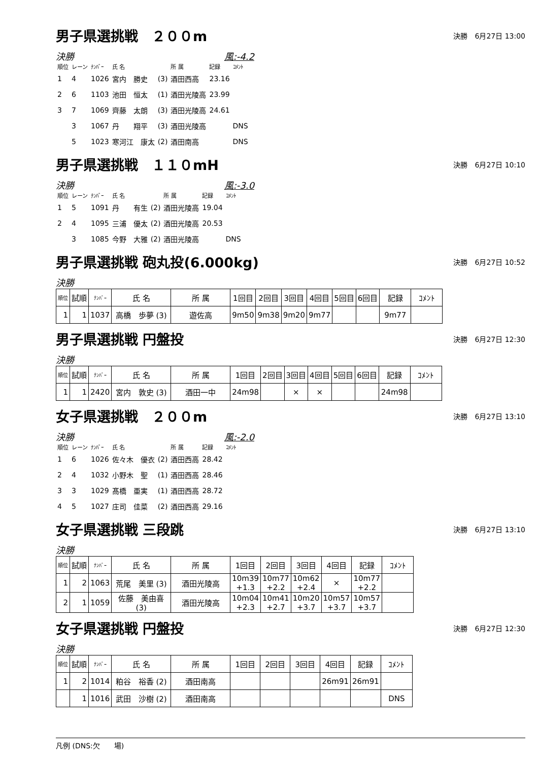男子県選挑戦　２００m
決勝　6月27日 13:00
決勝 風:-4.2
| 順位 | レーン | ﾅﾝﾊﾞｰ | 氏 名 | | 所 属 | 記録 | ｺﾒﾝﾄ |
| --- | --- | --- | --- | --- | --- | --- | --- |
| 1 | 4 | 1026 | 宮内 勝史 | (3) | 酒田西高 | 23.16 | |
| 2 | 6 | 1103 | 池田 恒太 | (1) | 酒田光陵高 | 23.99 | |
| 3 | 7 | 1069 | 齊藤 太朗 | (3) | 酒田光陵高 | 24.61 | |
| | 3 | 1067 | 丹 翔平 | (3) | 酒田光陵高 | | DNS |
| | 5 | 1023 | 寒河江 康太 | (2) | 酒田南高 | | DNS |
男子県選挑戦　１１０mH
決勝　6月27日 10:10
決勝 風:-3.0
| 順位 | レーン | ﾅﾝﾊﾞｰ | 氏 名 | | 所 属 | 記録 | ｺﾒﾝﾄ |
| --- | --- | --- | --- | --- | --- | --- | --- |
| 1 | 5 | 1091 | 丹 有生 | (2) | 酒田光陵高 | 19.04 | |
| 2 | 4 | 1095 | 三浦 優太 | (2) | 酒田光陵高 | 20.53 | |
| | 3 | 1085 | 今野 大雅 | (2) | 酒田光陵高 | | DNS |
男子県選挑戦 砲丸投(6.000kg)
決勝　6月27日 10:52
決勝
| 順位 | 試順 | ﾅﾝﾊﾞｰ | 氏 名 | 所 属 | 1回目 | 2回目 | 3回目 | 4回目 | 5回目 | 6回目 | 記録 | ｺﾒﾝﾄ |
| --- | --- | --- | --- | --- | --- | --- | --- | --- | --- | --- | --- | --- |
| 1 | 1 | 1037 | 高橋 歩夢 (3) | 遊佐高 | 9m50 | 9m38 | 9m20 | 9m77 | | | 9m77 | |
男子県選挑戦 円盤投
決勝　6月27日 12:30
決勝
| 順位 | 試順 | ﾅﾝﾊﾞｰ | 氏 名 | 所 属 | 1回目 | 2回目 | 3回目 | 4回目 | 5回目 | 6回目 | 記録 | ｺﾒﾝﾄ |
| --- | --- | --- | --- | --- | --- | --- | --- | --- | --- | --- | --- | --- |
| 1 | 1 | 2420 | 宮内 敦史 (3) | 酒田一中 | 24m98 | | × | × | | | 24m98 | |
女子県選挑戦　２００m
決勝　6月27日 13:10
決勝 風:-2.0
| 順位 | レーン | ﾅﾝﾊﾞｰ | 氏 名 | | 所 属 | 記録 | ｺﾒﾝﾄ |
| --- | --- | --- | --- | --- | --- | --- | --- |
| 1 | 6 | 1026 | 佐々木 優衣 | (2) | 酒田西高 | 28.42 | |
| 2 | 4 | 1032 | 小野木 聖 | (1) | 酒田西高 | 28.46 | |
| 3 | 3 | 1029 | 髙橋 亜実 | (1) | 酒田西高 | 28.72 | |
| 4 | 5 | 1027 | 庄司 佳菜 | (2) | 酒田西高 | 29.16 | |
女子県選挑戦 三段跳
決勝　6月27日 13:10
決勝
| 順位 | 試順 | ﾅﾝﾊﾞｰ | 氏 名 | 所 属 | 1回目 | 2回目 | 3回目 | 4回目 | 記録 | ｺﾒﾝﾄ |
| --- | --- | --- | --- | --- | --- | --- | --- | --- | --- | --- |
| 1 | 2 | 1063 | 荒尾 美里 (3) | 酒田光陵高 | 10m39 +1.3 | 10m77 +2.2 | 10m62 +2.4 | × | 10m77 +2.2 | |
| 2 | 1 | 1059 | 佐藤 美由喜 (3) | 酒田光陵高 | 10m04 +2.3 | 10m41 +2.7 | 10m20 +3.7 | 10m57 +3.7 | 10m57 +3.7 | |
女子県選挑戦 円盤投
決勝　6月27日 12:30
決勝
| 順位 | 試順 | ﾅﾝﾊﾞｰ | 氏 名 | 所 属 | 1回目 | 2回目 | 3回目 | 4回目 | 記録 | ｺﾒﾝﾄ |
| --- | --- | --- | --- | --- | --- | --- | --- | --- | --- | --- |
| 1 | 2 | 1014 | 粕谷 裕香 (2) | 酒田南高 | | | | 26m91 | 26m91 | |
| | 1 | 1016 | 武田 沙樹 (2) | 酒田南高 | | | | | | DNS |
凡例 (DNS:欠　　場)